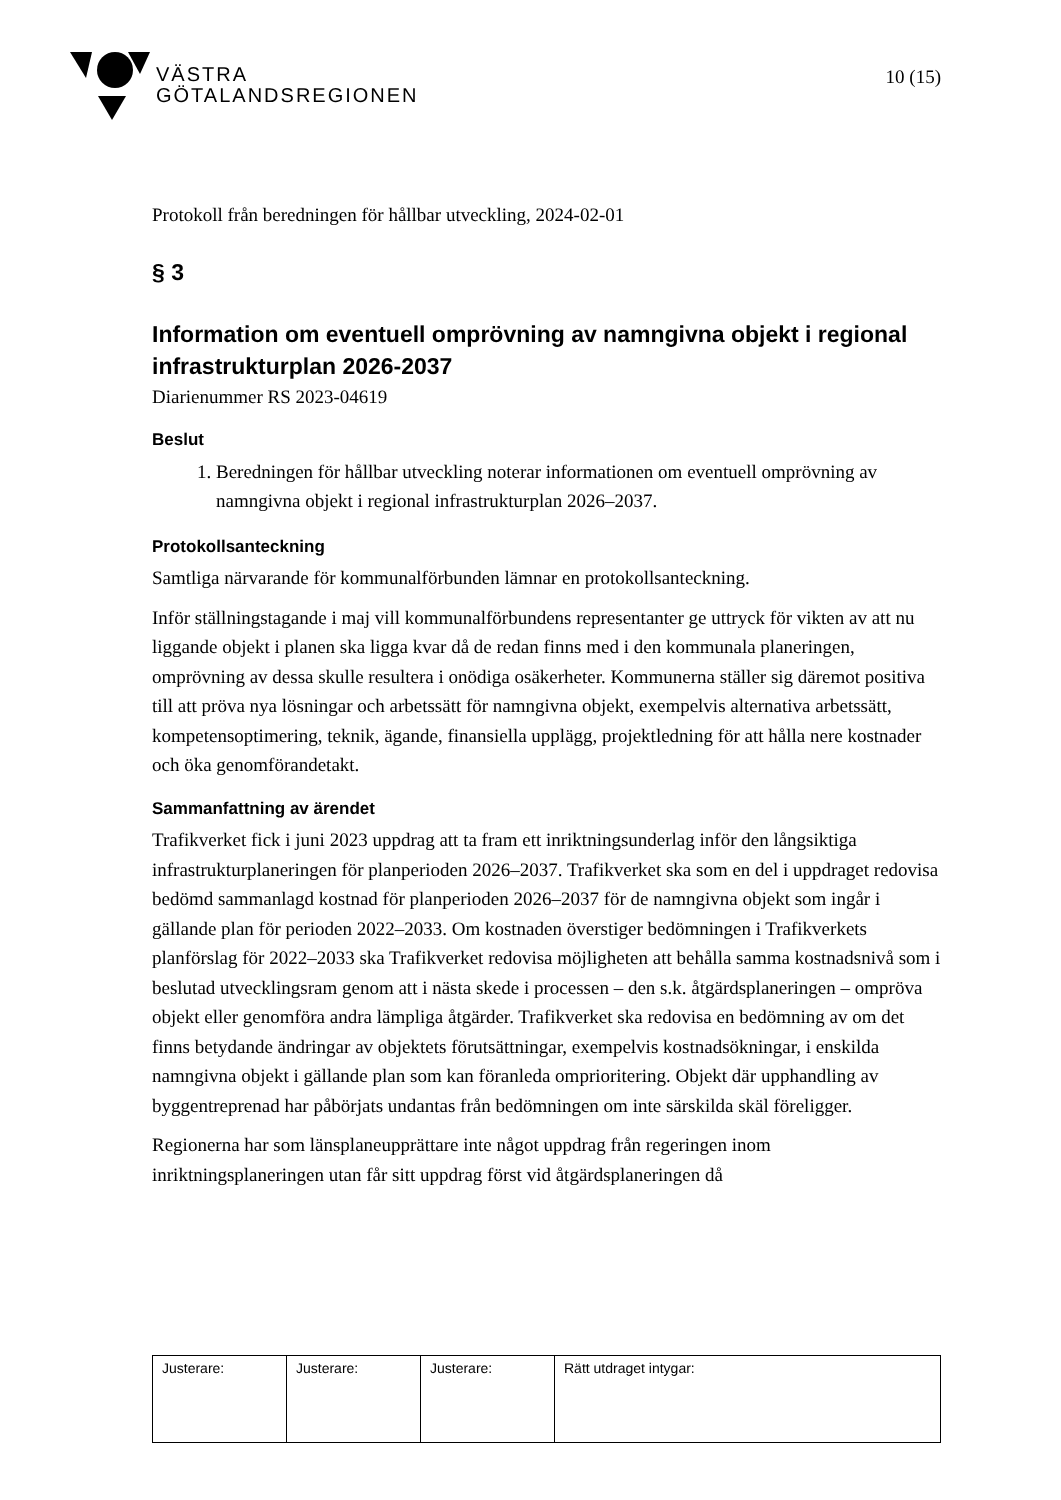VÄSTRA
GÖTALANDSREGIONEN
10 (15)
Protokoll från beredningen för hållbar utveckling, 2024-02-01
§ 3
Information om eventuell omprövning av namngivna objekt i regional infrastrukturplan 2026-2037
Diarienummer RS 2023-04619
Beslut
1. Beredningen för hållbar utveckling noterar informationen om eventuell omprövning av namngivna objekt i regional infrastrukturplan 2026–2037.
Protokollsanteckning
Samtliga närvarande för kommunalförbunden lämnar en protokollsanteckning.
Inför ställningstagande i maj vill kommunalförbundens representanter ge uttryck för vikten av att nu liggande objekt i planen ska ligga kvar då de redan finns med i den kommunala planeringen, omprövning av dessa skulle resultera i onödiga osäkerheter. Kommunerna ställer sig däremot positiva till att pröva nya lösningar och arbetssätt för namngivna objekt, exempelvis alternativa arbetssätt, kompetensoptimering, teknik, ägande, finansiella upplägg, projektledning för att hålla nere kostnader och öka genomförandetakt.
Sammanfattning av ärendet
Trafikverket fick i juni 2023 uppdrag att ta fram ett inriktningsunderlag inför den långsiktiga infrastrukturplaneringen för planperioden 2026–2037. Trafikverket ska som en del i uppdraget redovisa bedömd sammanlagd kostnad för planperioden 2026–2037 för de namngivna objekt som ingår i gällande plan för perioden 2022–2033. Om kostnaden överstiger bedömningen i Trafikverkets planförslag för 2022–2033 ska Trafikverket redovisa möjligheten att behålla samma kostnadsnivå som i beslutad utvecklingsram genom att i nästa skede i processen – den s.k. åtgärdsplaneringen – ompröva objekt eller genomföra andra lämpliga åtgärder. Trafikverket ska redovisa en bedömning av om det finns betydande ändringar av objektets förutsättningar, exempelvis kostnadsökningar, i enskilda namngivna objekt i gällande plan som kan föranleda omprioritering. Objekt där upphandling av byggentreprenad har påbörjats undantas från bedömningen om inte särskilda skäl föreligger.
Regionerna har som länsplaneupprättare inte något uppdrag från regeringen inom inriktningsplaneringen utan får sitt uppdrag först vid åtgärdsplaneringen då
| Justerare: | Justerare: | Justerare: | Rätt utdraget intygar: |